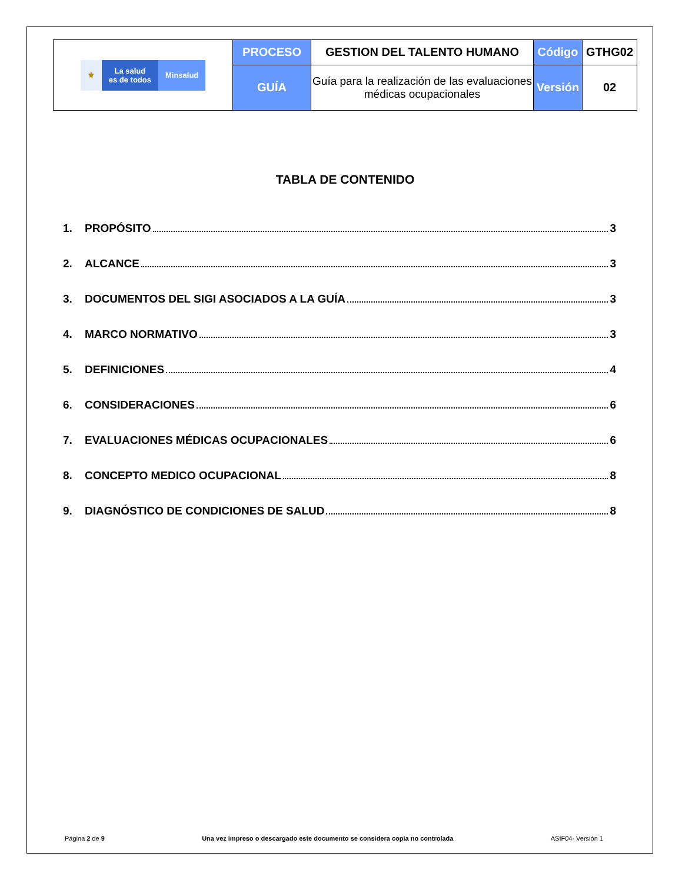| ⚜ La salud es de todos Minsalud | PROCESO | GESTION DEL TALENTO HUMANO | Código | GTHG02 |
| | GUÍA | Guía para la realización de las evaluaciones médicas ocupacionales | Versión | 02 |
TABLA DE CONTENIDO
1. PROPÓSITO 3
2. ALCANCE 3
3. DOCUMENTOS DEL SIGI ASOCIADOS A LA GUÍA 3
4. MARCO NORMATIVO 3
5. DEFINICIONES 4
6. CONSIDERACIONES 6
7. EVALUACIONES MÉDICAS OCUPACIONALES 6
8. CONCEPTO MEDICO OCUPACIONAL 8
9. DIAGNÓSTICO DE CONDICIONES DE SALUD 8
Página 2 de 9 Una vez impreso o descargado este documento se considera copia no controlada ASIF04- Versión 1